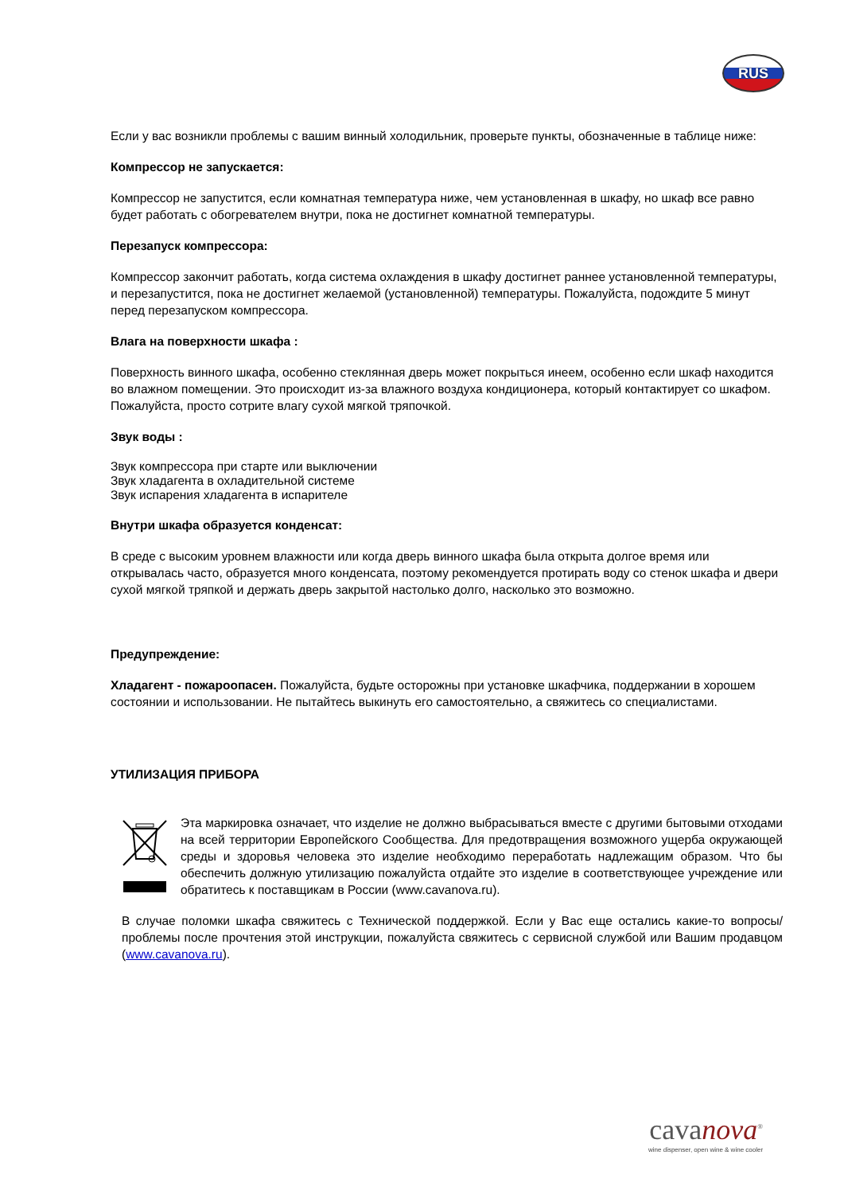RUS
Если у вас возникли проблемы с вашим винный холодильник, проверьте пункты, обозначенные в таблице ниже:
Компрессор не запускается:
Компрессор не запустится, если комнатная температура ниже, чем установленная в шкафу, но шкаф все равно будет работать с обогревателем внутри, пока не достигнет комнатной температуры.
Перезапуск компрессора:
Компрессор закончит работать, когда система охлаждения в шкафу достигнет раннее установленной температуры, и перезапустится, пока не достигнет желаемой (установленной) температуры. Пожалуйста, подождите 5 минут перед перезапуском компрессора.
Влага на поверхности шкафа :
Поверхность винного шкафа, особенно стеклянная дверь может покрыться инеем, особенно если шкаф находится во влажном помещении. Это происходит из-за влажного воздуха кондиционера, который контактирует со шкафом. Пожалуйста, просто сотрите влагу сухой мягкой тряпочкой.
Звук воды :
Звук компрессора при старте или выключении
Звук хладагента в охладительной системе
Звук испарения хладагента в испарителе
Внутри шкафа образуется конденсат:
В среде с высоким уровнем влажности или когда дверь винного шкафа была открыта долгое время или открывалась часто, образуется много конденсата, поэтому рекомендуется протирать воду со стенок шкафа и двери сухой мягкой тряпкой и держать дверь закрытой настолько долго, насколько это возможно.
Предупреждение:
Хладагент - пожароопасен. Пожалуйста, будьте осторожны при установке шкафчика, поддержании в хорошем состоянии и использовании. Не пытайтесь выкинуть его самостоятельно, а свяжитесь со специалистами.
УТИЛИЗАЦИЯ ПРИБОРА
Эта маркировка означает, что изделие не должно выбрасываться вместе с другими бытовыми отходами на всей территории Европейского Сообщества. Для предотвращения возможного ущерба окружающей среды и здоровья человека это изделие необходимо переработать надлежащим образом. Что бы обеспечить должную утилизацию пожалуйста отдайте это изделие в соответствующее учреждение или обратитесь к поставщикам в России (www.cavanova.ru).
В случае поломки шкафа свяжитесь с Технической поддержкой. Если у Вас еще остались какие-то вопросы/проблемы после прочтения этой инструкции, пожалуйста свяжитесь с сервисной службой или Вашим продавцом (www.cavanova.ru).
cavanova<sup>®</sup>
wine dispenser, open wine & wine cooler